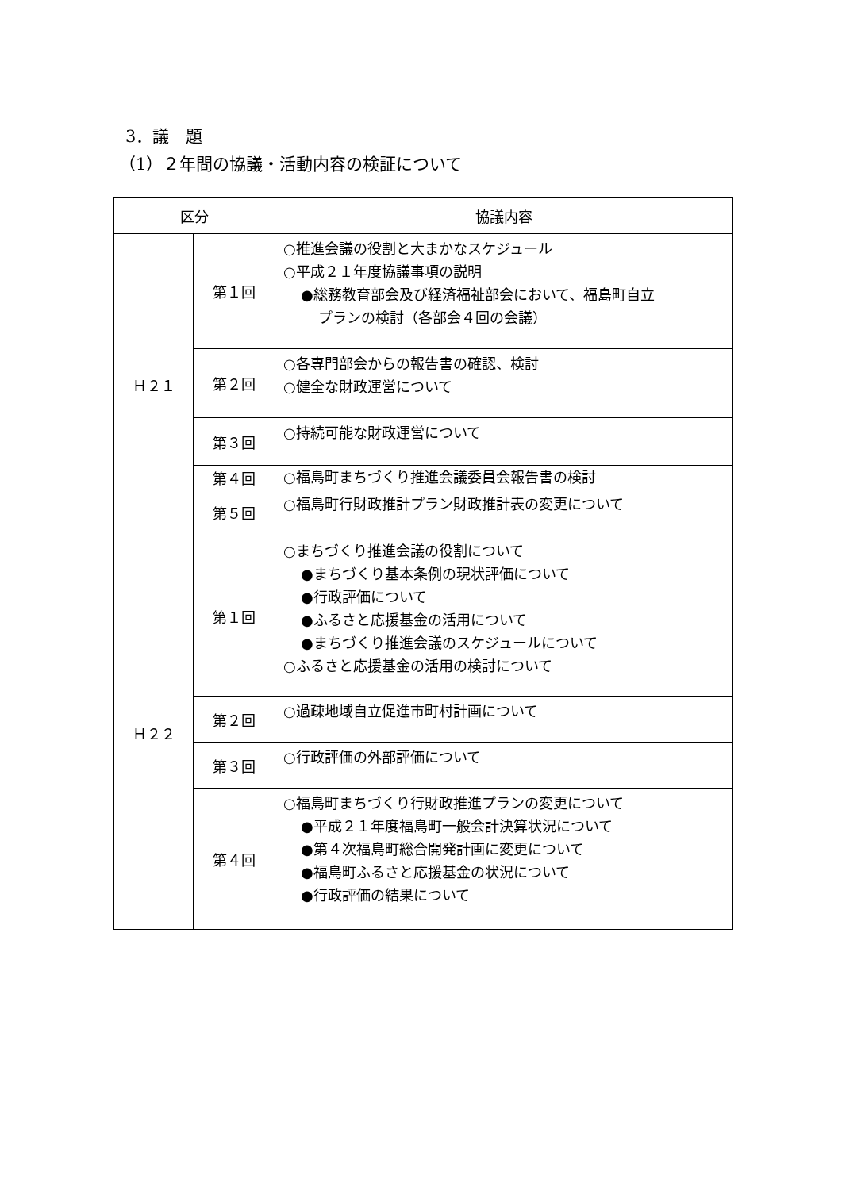3．議　題
（1）２年間の協議・活動内容の検証について
| 区分 | | 協議内容 |
| --- | --- | --- |
| Ｈ２１ | 第１回 | ○推進会議の役割と大まかなスケジュール ○平成２１年度協議事項の説明 ●総務教育部会及び経済福祉部会において、福島町自立 プランの検討（各部会４回の会議） |
| | 第２回 | ○各専門部会からの報告書の確認、検討 ○健全な財政運営について |
| | 第３回 | ○持続可能な財政運営について |
| | 第４回 | ○福島町まちづくり推進会議委員会報告書の検討 |
| | 第５回 | ○福島町行財政推計プラン財政推計表の変更について |
| Ｈ２２ | 第１回 | ○まちづくり推進会議の役割について ●まちづくり基本条例の現状評価について ●行政評価について ●ふるさと応援基金の活用について ●まちづくり推進会議のスケジュールについて ○ふるさと応援基金の活用の検討について |
| | 第２回 | ○過疎地域自立促進市町村計画について |
| | 第３回 | ○行政評価の外部評価について |
| | 第４回 | ○福島町まちづくり行財政推進プランの変更について ●平成２１年度福島町一般会計決算状況について ●第４次福島町総合開発計画に変更について ●福島町ふるさと応援基金の状況について ●行政評価の結果について |